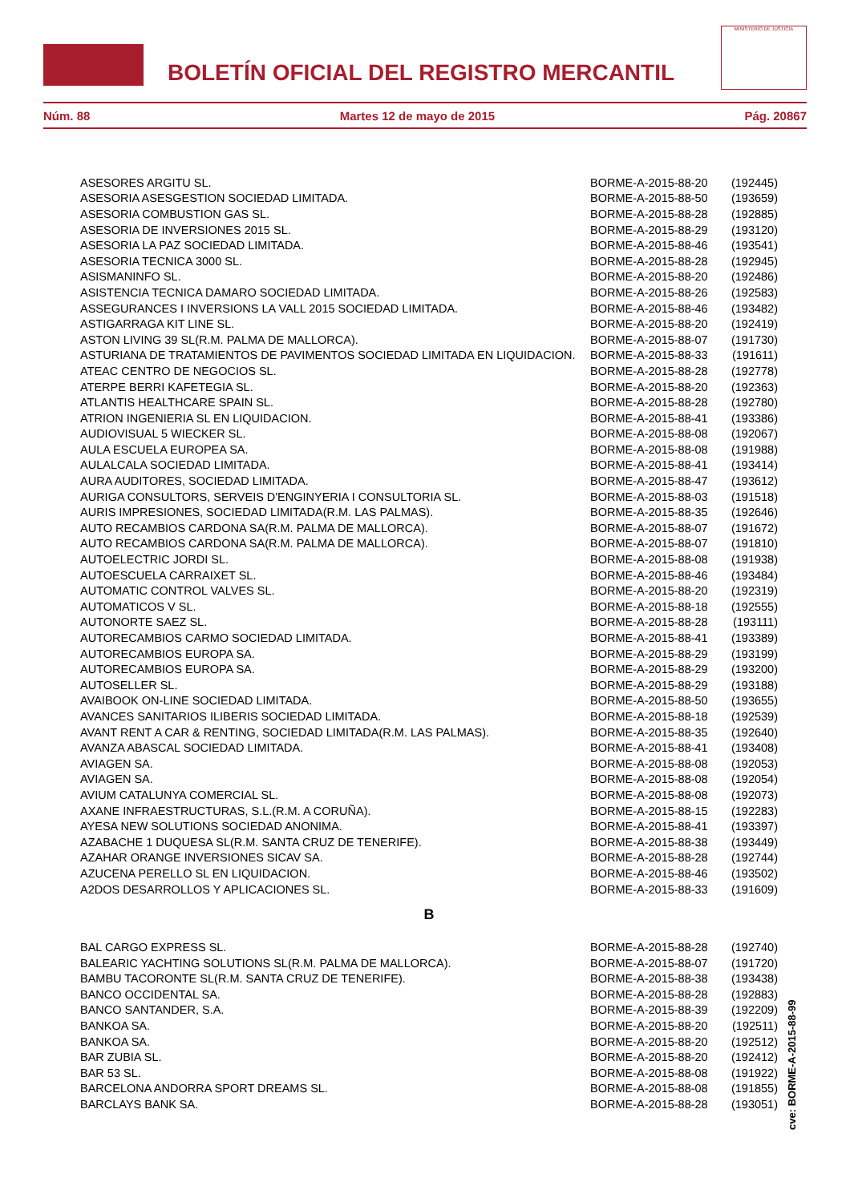BOLETÍN OFICIAL DEL REGISTRO MERCANTIL
MINISTERIO DE JUSTICIA
Núm. 88 Martes 12 de mayo de 2015 Pág. 20867
| ASESORES ARGITU SL. | BORME-A-2015-88-20 | (192445) |
| ASESORIA ASESGESTION SOCIEDAD LIMITADA. | BORME-A-2015-88-50 | (193659) |
| ASESORIA COMBUSTION GAS SL. | BORME-A-2015-88-28 | (192885) |
| ASESORIA DE INVERSIONES 2015 SL. | BORME-A-2015-88-29 | (193120) |
| ASESORIA LA PAZ SOCIEDAD LIMITADA. | BORME-A-2015-88-46 | (193541) |
| ASESORIA TECNICA 3000 SL. | BORME-A-2015-88-28 | (192945) |
| ASISMANINFO SL. | BORME-A-2015-88-20 | (192486) |
| ASISTENCIA TECNICA DAMARO SOCIEDAD LIMITADA. | BORME-A-2015-88-26 | (192583) |
| ASSEGURANCES I INVERSIONS LA VALL 2015 SOCIEDAD LIMITADA. | BORME-A-2015-88-46 | (193482) |
| ASTIGARRAGA KIT LINE SL. | BORME-A-2015-88-20 | (192419) |
| ASTON LIVING 39 SL(R.M. PALMA DE MALLORCA). | BORME-A-2015-88-07 | (191730) |
| ASTURIANA DE TRATAMIENTOS DE PAVIMENTOS SOCIEDAD LIMITADA EN LIQUIDACION. | BORME-A-2015-88-33 | (191611) |
| ATEAC CENTRO DE NEGOCIOS SL. | BORME-A-2015-88-28 | (192778) |
| ATERPE BERRI KAFETEGIA SL. | BORME-A-2015-88-20 | (192363) |
| ATLANTIS HEALTHCARE SPAIN SL. | BORME-A-2015-88-28 | (192780) |
| ATRION INGENIERIA SL EN LIQUIDACION. | BORME-A-2015-88-41 | (193386) |
| AUDIOVISUAL 5 WIECKER SL. | BORME-A-2015-88-08 | (192067) |
| AULA ESCUELA EUROPEA SA. | BORME-A-2015-88-08 | (191988) |
| AULALCALA SOCIEDAD LIMITADA. | BORME-A-2015-88-41 | (193414) |
| AURA AUDITORES, SOCIEDAD LIMITADA. | BORME-A-2015-88-47 | (193612) |
| AURIGA CONSULTORS, SERVEIS D'ENGINYERIA I CONSULTORIA SL. | BORME-A-2015-88-03 | (191518) |
| AURIS IMPRESIONES, SOCIEDAD LIMITADA(R.M. LAS PALMAS). | BORME-A-2015-88-35 | (192646) |
| AUTO RECAMBIOS CARDONA SA(R.M. PALMA DE MALLORCA). | BORME-A-2015-88-07 | (191672) |
| AUTO RECAMBIOS CARDONA SA(R.M. PALMA DE MALLORCA). | BORME-A-2015-88-07 | (191810) |
| AUTOELECTRIC JORDI SL. | BORME-A-2015-88-08 | (191938) |
| AUTOESCUELA CARRAIXET SL. | BORME-A-2015-88-46 | (193484) |
| AUTOMATIC CONTROL VALVES SL. | BORME-A-2015-88-20 | (192319) |
| AUTOMATICOS V SL. | BORME-A-2015-88-18 | (192555) |
| AUTONORTE SAEZ SL. | BORME-A-2015-88-28 | (193111) |
| AUTORECAMBIOS CARMO SOCIEDAD LIMITADA. | BORME-A-2015-88-41 | (193389) |
| AUTORECAMBIOS EUROPA SA. | BORME-A-2015-88-29 | (193199) |
| AUTORECAMBIOS EUROPA SA. | BORME-A-2015-88-29 | (193200) |
| AUTOSELLER SL. | BORME-A-2015-88-29 | (193188) |
| AVAIBOOK ON-LINE SOCIEDAD LIMITADA. | BORME-A-2015-88-50 | (193655) |
| AVANCES SANITARIOS ILIBERIS SOCIEDAD LIMITADA. | BORME-A-2015-88-18 | (192539) |
| AVANT RENT A CAR & RENTING, SOCIEDAD LIMITADA(R.M. LAS PALMAS). | BORME-A-2015-88-35 | (192640) |
| AVANZA ABASCAL SOCIEDAD LIMITADA. | BORME-A-2015-88-41 | (193408) |
| AVIAGEN SA. | BORME-A-2015-88-08 | (192053) |
| AVIAGEN SA. | BORME-A-2015-88-08 | (192054) |
| AVIUM CATALUNYA COMERCIAL SL. | BORME-A-2015-88-08 | (192073) |
| AXANE INFRAESTRUCTURAS, S.L.(R.M. A CORUÑA). | BORME-A-2015-88-15 | (192283) |
| AYESA NEW SOLUTIONS SOCIEDAD ANONIMA. | BORME-A-2015-88-41 | (193397) |
| AZABACHE 1 DUQUESA SL(R.M. SANTA CRUZ DE TENERIFE). | BORME-A-2015-88-38 | (193449) |
| AZAHAR ORANGE INVERSIONES SICAV SA. | BORME-A-2015-88-28 | (192744) |
| AZUCENA PERELLO SL EN LIQUIDACION. | BORME-A-2015-88-46 | (193502) |
| A2DOS DESARROLLOS Y APLICACIONES SL. | BORME-A-2015-88-33 | (191609) |
B
| BAL CARGO EXPRESS SL. | BORME-A-2015-88-28 | (192740) |
| BALEARIC YACHTING SOLUTIONS SL(R.M. PALMA DE MALLORCA). | BORME-A-2015-88-07 | (191720) |
| BAMBU TACORONTE SL(R.M. SANTA CRUZ DE TENERIFE). | BORME-A-2015-88-38 | (193438) |
| BANCO OCCIDENTAL SA. | BORME-A-2015-88-28 | (192883) |
| BANCO SANTANDER, S.A. | BORME-A-2015-88-39 | (192209) |
| BANKOA SA. | BORME-A-2015-88-20 | (192511) |
| BANKOA SA. | BORME-A-2015-88-20 | (192512) |
| BAR ZUBIA SL. | BORME-A-2015-88-20 | (192412) |
| BAR 53 SL. | BORME-A-2015-88-08 | (191922) |
| BARCELONA ANDORRA SPORT DREAMS SL. | BORME-A-2015-88-08 | (191855) |
| BARCLAYS BANK SA. | BORME-A-2015-88-28 | (193051) |
cve: BORME-A-2015-88-99